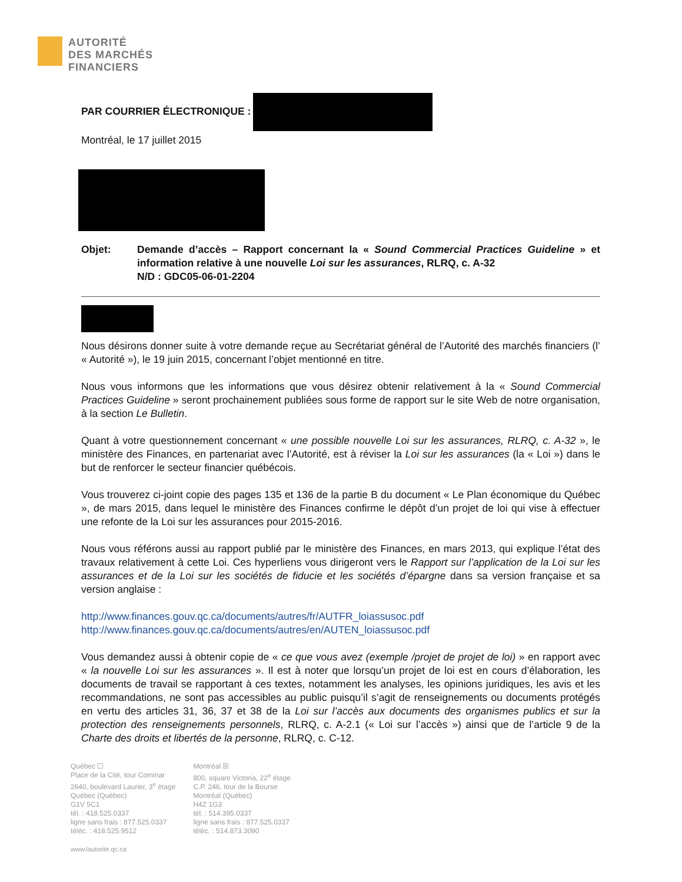AUTORITÉ
DES MARCHÉS
FINANCIERS
PAR COURRIER ÉLECTRONIQUE :
Montréal, le 17 juillet 2015
Objet: Demande d’accès – Rapport concernant la « Sound Commercial Practices Guideline » et information relative à une nouvelle Loi sur les assurances, RLRQ, c. A-32
N/D : GDC05-06-01-2204
Nous désirons donner suite à votre demande reçue au Secrétariat général de l’Autorité des marchés financiers (l’ « Autorité »), le 19 juin 2015, concernant l’objet mentionné en titre.
Nous vous informons que les informations que vous désirez obtenir relativement à la « Sound Commercial Practices Guideline » seront prochainement publiées sous forme de rapport sur le site Web de notre organisation, à la section Le Bulletin.
Quant à votre questionnement concernant « une possible nouvelle Loi sur les assurances, RLRQ, c. A-32 », le ministère des Finances, en partenariat avec l’Autorité, est à réviser la Loi sur les assurances (la « Loi ») dans le but de renforcer le secteur financier québécois.
Vous trouverez ci-joint copie des pages 135 et 136 de la partie B du document « Le Plan économique du Québec », de mars 2015, dans lequel le ministère des Finances confirme le dépôt d’un projet de loi qui vise à effectuer une refonte de la Loi sur les assurances pour 2015-2016.
Nous vous référons aussi au rapport publié par le ministère des Finances, en mars 2013, qui explique l’état des travaux relativement à cette Loi. Ces hyperliens vous dirigeront vers le Rapport sur l’application de la Loi sur les assurances et de la Loi sur les sociétés de fiducie et les sociétés d’épargne dans sa version française et sa version anglaise :
http://www.finances.gouv.qc.ca/documents/autres/fr/AUTFR_loiassusoc.pdf
http://www.finances.gouv.qc.ca/documents/autres/en/AUTEN_loiassusoc.pdf
Vous demandez aussi à obtenir copie de « ce que vous avez (exemple /projet de projet de loi) » en rapport avec « la nouvelle Loi sur les assurances ». Il est à noter que lorsqu’un projet de loi est en cours d’élaboration, les documents de travail se rapportant à ces textes, notamment les analyses, les opinions juridiques, les avis et les recommandations, ne sont pas accessibles au public puisqu’il s’agit de renseignements ou documents protégés en vertu des articles 31, 36, 37 et 38 de la Loi sur l’accès aux documents des organismes publics et sur la protection des renseignements personnels, RLRQ, c. A-2.1 (« Loi sur l’accès ») ainsi que de l’article 9 de la Charte des droits et libertés de la personne, RLRQ, c. C-12.
Québec ☐
Place de la Cité, tour Cominar
2640, boulevard Laurier, 3<sup>e</sup> étage
Québec (Québec)
G1V 5C1
tél. : 418.525.0337
ligne sans frais : 877.525.0337
téléc. : 418.525.9512
Montréal ☒
800, square Victoria, 22<sup>e</sup> étage
C.P. 246, tour de la Bourse
Montréal (Québec)
H4Z 1G3
tél. : 514.395.0337
ligne sans frais : 877.525.0337
téléc. : 514.873.3090
www.lautorite.qc.ca